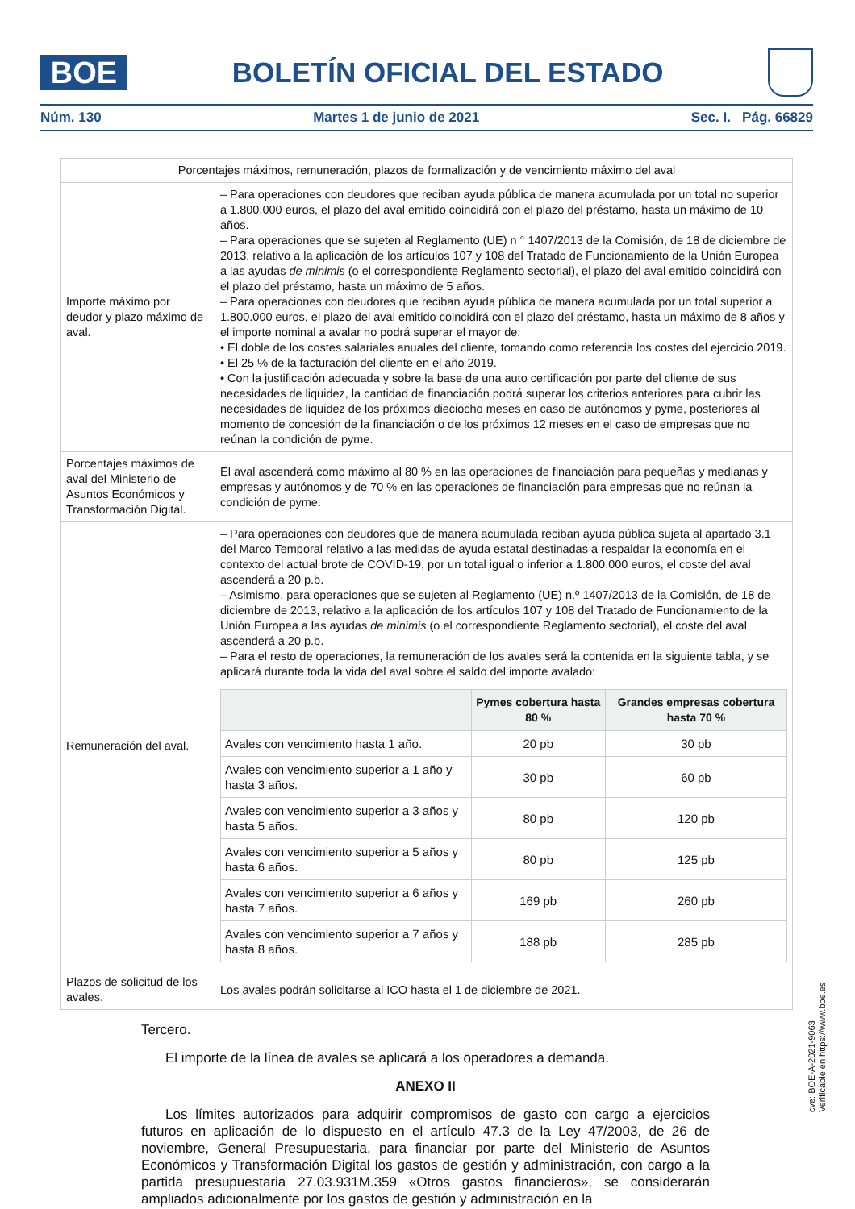BOE
BOLETÍN OFICIAL DEL ESTADO
Núm. 130 Martes 1 de junio de 2021 Sec. I. Pág. 66829
| Porcentajes máximos, remuneración, plazos de formalización y de vencimiento máximo del aval | |
| --- | --- |
| Importe máximo por deudor y plazo máximo de aval. | – Para operaciones con deudores que reciban ayuda pública de manera acumulada por un total no superior a 1.800.000 euros, el plazo del aval emitido coincidirá con el plazo del préstamo, hasta un máximo de 10 años. – Para operaciones que se sujeten al Reglamento (UE) n ° 1407/2013 de la Comisión, de 18 de diciembre de 2013, relativo a la aplicación de los artículos 107 y 108 del Tratado de Funcionamiento de la Unión Europea a las ayudas de minimis (o el correspondiente Reglamento sectorial), el plazo del aval emitido coincidirá con el plazo del préstamo, hasta un máximo de 5 años. – Para operaciones con deudores que reciban ayuda pública de manera acumulada por un total superior a 1.800.000 euros, el plazo del aval emitido coincidirá con el plazo del préstamo, hasta un máximo de 8 años y el importe nominal a avalar no podrá superar el mayor de: • El doble de los costes salariales anuales del cliente, tomando como referencia los costes del ejercicio 2019. • El 25 % de la facturación del cliente en el año 2019. • Con la justificación adecuada y sobre la base de una auto certificación por parte del cliente de sus necesidades de liquidez, la cantidad de financiación podrá superar los criterios anteriores para cubrir las necesidades de liquidez de los próximos dieciocho meses en caso de autónomos y pyme, posteriores al momento de concesión de la financiación o de los próximos 12 meses en el caso de empresas que no reúnan la condición de pyme. |
| Porcentajes máximos de aval del Ministerio de Asuntos Económicos y Transformación Digital. | El aval ascenderá como máximo al 80 % en las operaciones de financiación para pequeñas y medianas y empresas y autónomos y de 70 % en las operaciones de financiación para empresas que no reúnan la condición de pyme. |
| Remuneración del aval. | – Para operaciones con deudores que de manera acumulada reciban ayuda pública sujeta al apartado 3.1 del Marco Temporal relativo a las medidas de ayuda estatal destinadas a respaldar la economía en el contexto del actual brote de COVID-19, por un total igual o inferior a 1.800.000 euros, el coste del aval ascenderá a 20 p.b. – Asimismo, para operaciones que se sujeten al Reglamento (UE) n.º 1407/2013 de la Comisión, de 18 de diciembre de 2013, relativo a la aplicación de los artículos 107 y 108 del Tratado de Funcionamiento de la Unión Europea a las ayudas de minimis (o el correspondiente Reglamento sectorial), el coste del aval ascenderá a 20 p.b. – Para el resto de operaciones, la remuneración de los avales será la contenida en la siguiente tabla, y se aplicará durante toda la vida del aval sobre el saldo del importe avalado: / / Pymes cobertura hasta 80 % / Grandes empresas cobertura hasta 70 % / / --- / --- / --- / / Avales con vencimiento hasta 1 año. / 20 pb / 30 pb / / Avales con vencimiento superior a 1 año y hasta 3 años. / 30 pb / 60 pb / / Avales con vencimiento superior a 3 años y hasta 5 años. / 80 pb / 120 pb / / Avales con vencimiento superior a 5 años y hasta 6 años. / 80 pb / 125 pb / / Avales con vencimiento superior a 6 años y hasta 7 años. / 169 pb / 260 pb / / Avales con vencimiento superior a 7 años y hasta 8 años. / 188 pb / 285 pb / |
| Plazos de solicitud de los avales. | Los avales podrán solicitarse al ICO hasta el 1 de diciembre de 2021. |
Tercero.
El importe de la línea de avales se aplicará a los operadores a demanda.
ANEXO II
Los límites autorizados para adquirir compromisos de gasto con cargo a ejercicios futuros en aplicación de lo dispuesto en el artículo 47.3 de la Ley 47/2003, de 26 de noviembre, General Presupuestaria, para financiar por parte del Ministerio de Asuntos Económicos y Transformación Digital los gastos de gestión y administración, con cargo a la partida presupuestaria 27.03.931M.359 «Otros gastos financieros», se considerarán ampliados adicionalmente por los gastos de gestión y administración en la
cve: BOE-A-2021-9063
Verificable en https://www.boe.es